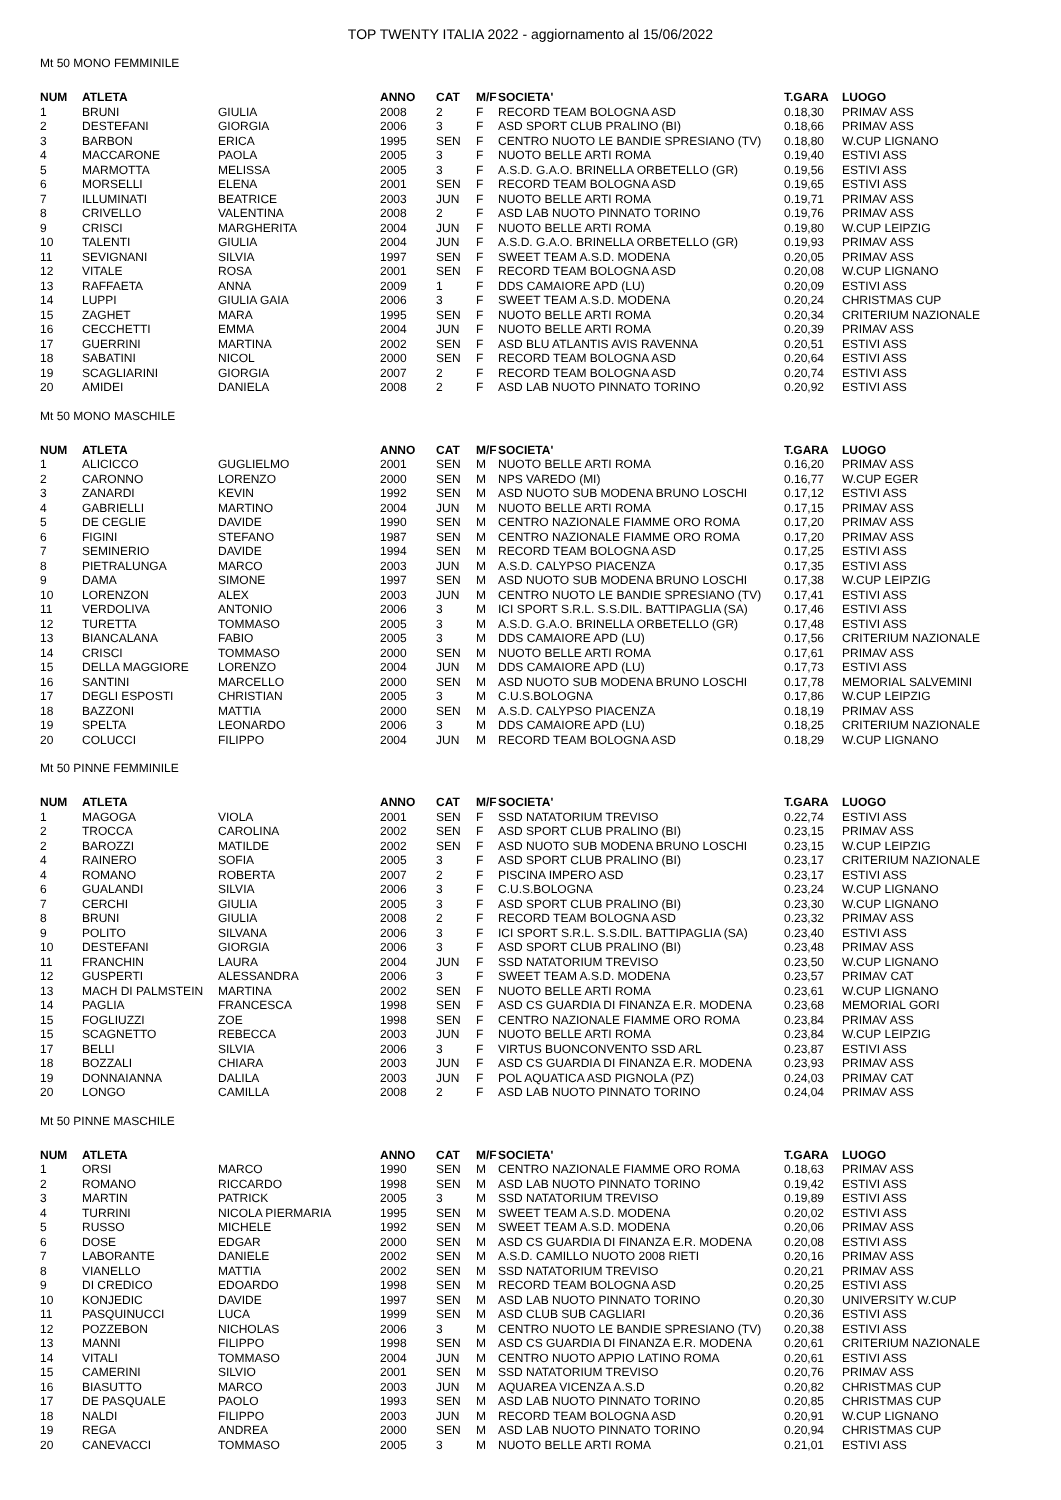TOP TWENTY ITALIA 2022 - aggiornamento al 15/06/2022
Mt 50 MONO FEMMINILE
| NUM | ATLETA | | ANNO | CAT | M/F | SOCIETA' | T.GARA | LUOGO |
| --- | --- | --- | --- | --- | --- | --- | --- | --- |
| 1 | BRUNI | GIULIA | 2008 | 2 | F | RECORD TEAM BOLOGNA ASD | 0.18,30 | PRIMAV ASS |
| 2 | DESTEFANI | GIORGIA | 2006 | 3 | F | ASD SPORT CLUB PRALINO (BI) | 0.18,66 | PRIMAV ASS |
| 3 | BARBON | ERICA | 1995 | SEN | F | CENTRO NUOTO LE BANDIE SPRESIANO (TV) | 0.18,80 | W.CUP LIGNANO |
| 4 | MACCARONE | PAOLA | 2005 | 3 | F | NUOTO BELLE ARTI ROMA | 0.19,40 | ESTIVI ASS |
| 5 | MARMOTTA | MELISSA | 2005 | 3 | F | A.S.D. G.A.O. BRINELLA ORBETELLO (GR) | 0.19,56 | ESTIVI ASS |
| 6 | MORSELLI | ELENA | 2001 | SEN | F | RECORD TEAM BOLOGNA ASD | 0.19,65 | ESTIVI ASS |
| 7 | ILLUMINATI | BEATRICE | 2003 | JUN | F | NUOTO BELLE ARTI ROMA | 0.19,71 | PRIMAV ASS |
| 8 | CRIVELLO | VALENTINA | 2008 | 2 | F | ASD LAB NUOTO PINNATO TORINO | 0.19,76 | PRIMAV ASS |
| 9 | CRISCI | MARGHERITA | 2004 | JUN | F | NUOTO BELLE ARTI ROMA | 0.19,80 | W.CUP LEIPZIG |
| 10 | TALENTI | GIULIA | 2004 | JUN | F | A.S.D. G.A.O. BRINELLA ORBETELLO (GR) | 0.19,93 | PRIMAV ASS |
| 11 | SEVIGNANI | SILVIA | 1997 | SEN | F | SWEET TEAM A.S.D. MODENA | 0.20,05 | PRIMAV ASS |
| 12 | VITALE | ROSA | 2001 | SEN | F | RECORD TEAM BOLOGNA ASD | 0.20,08 | W.CUP LIGNANO |
| 13 | RAFFAETA | ANNA | 2009 | 1 | F | DDS CAMAIORE APD (LU) | 0.20,09 | ESTIVI ASS |
| 14 | LUPPI | GIULIA GAIA | 2006 | 3 | F | SWEET TEAM A.S.D. MODENA | 0.20,24 | CHRISTMAS CUP |
| 15 | ZAGHET | MARA | 1995 | SEN | F | NUOTO BELLE ARTI ROMA | 0.20,34 | CRITERIUM NAZIONALE |
| 16 | CECCHETTI | EMMA | 2004 | JUN | F | NUOTO BELLE ARTI ROMA | 0.20,39 | PRIMAV ASS |
| 17 | GUERRINI | MARTINA | 2002 | SEN | F | ASD BLU ATLANTIS AVIS RAVENNA | 0.20,51 | ESTIVI ASS |
| 18 | SABATINI | NICOL | 2000 | SEN | F | RECORD TEAM BOLOGNA ASD | 0.20,64 | ESTIVI ASS |
| 19 | SCAGLIARINI | GIORGIA | 2007 | 2 | F | RECORD TEAM BOLOGNA ASD | 0.20,74 | ESTIVI ASS |
| 20 | AMIDEI | DANIELA | 2008 | 2 | F | ASD LAB NUOTO PINNATO TORINO | 0.20,92 | ESTIVI ASS |
Mt 50 MONO MASCHILE
| NUM | ATLETA | | ANNO | CAT | M/F | SOCIETA' | T.GARA | LUOGO |
| --- | --- | --- | --- | --- | --- | --- | --- | --- |
| 1 | ALICICCO | GUGLIELMO | 2001 | SEN | M | NUOTO BELLE ARTI ROMA | 0.16,20 | PRIMAV ASS |
| 2 | CARONNO | LORENZO | 2000 | SEN | M | NPS VAREDO (MI) | 0.16,77 | W.CUP EGER |
| 3 | ZANARDI | KEVIN | 1992 | SEN | M | ASD NUOTO SUB MODENA BRUNO LOSCHI | 0.17,12 | ESTIVI ASS |
| 4 | GABRIELLI | MARTINO | 2004 | JUN | M | NUOTO BELLE ARTI ROMA | 0.17,15 | PRIMAV ASS |
| 5 | DE CEGLIE | DAVIDE | 1990 | SEN | M | CENTRO NAZIONALE FIAMME ORO ROMA | 0.17,20 | PRIMAV ASS |
| 6 | FIGINI | STEFANO | 1987 | SEN | M | CENTRO NAZIONALE FIAMME ORO ROMA | 0.17,20 | PRIMAV ASS |
| 7 | SEMINERIO | DAVIDE | 1994 | SEN | M | RECORD TEAM BOLOGNA ASD | 0.17,25 | ESTIVI ASS |
| 8 | PIETRALUNGA | MARCO | 2003 | JUN | M | A.S.D. CALYPSO PIACENZA | 0.17,35 | ESTIVI ASS |
| 9 | DAMA | SIMONE | 1997 | SEN | M | ASD NUOTO SUB MODENA BRUNO LOSCHI | 0.17,38 | W.CUP LEIPZIG |
| 10 | LORENZON | ALEX | 2003 | JUN | M | CENTRO NUOTO LE BANDIE SPRESIANO (TV) | 0.17,41 | ESTIVI ASS |
| 11 | VERDOLIVA | ANTONIO | 2006 | 3 | M | ICI SPORT S.R.L. S.S.DIL. BATTIPAGLIA (SA) | 0.17,46 | ESTIVI ASS |
| 12 | TURETTA | TOMMASO | 2005 | 3 | M | A.S.D. G.A.O. BRINELLA ORBETELLO (GR) | 0.17,48 | ESTIVI ASS |
| 13 | BIANCALANA | FABIO | 2005 | 3 | M | DDS CAMAIORE APD (LU) | 0.17,56 | CRITERIUM NAZIONALE |
| 14 | CRISCI | TOMMASO | 2000 | SEN | M | NUOTO BELLE ARTI ROMA | 0.17,61 | PRIMAV ASS |
| 15 | DELLA MAGGIORE | LORENZO | 2004 | JUN | M | DDS CAMAIORE APD (LU) | 0.17,73 | ESTIVI ASS |
| 16 | SANTINI | MARCELLO | 2000 | SEN | M | ASD NUOTO SUB MODENA BRUNO LOSCHI | 0.17,78 | MEMORIAL SALVEMINI |
| 17 | DEGLI ESPOSTI | CHRISTIAN | 2005 | 3 | M | C.U.S.BOLOGNA | 0.17,86 | W.CUP LEIPZIG |
| 18 | BAZZONI | MATTIA | 2000 | SEN | M | A.S.D. CALYPSO PIACENZA | 0.18,19 | PRIMAV ASS |
| 19 | SPELTA | LEONARDO | 2006 | 3 | M | DDS CAMAIORE APD (LU) | 0.18,25 | CRITERIUM NAZIONALE |
| 20 | COLUCCI | FILIPPO | 2004 | JUN | M | RECORD TEAM BOLOGNA ASD | 0.18,29 | W.CUP LIGNANO |
Mt 50 PINNE FEMMINILE
| NUM | ATLETA | | ANNO | CAT | M/F | SOCIETA' | T.GARA | LUOGO |
| --- | --- | --- | --- | --- | --- | --- | --- | --- |
| 1 | MAGOGA | VIOLA | 2001 | SEN | F | SSD NATATORIUM TREVISO | 0.22,74 | ESTIVI ASS |
| 2 | TROCCA | CAROLINA | 2002 | SEN | F | ASD SPORT CLUB PRALINO (BI) | 0.23,15 | PRIMAV ASS |
| 2 | BAROZZI | MATILDE | 2002 | SEN | F | ASD NUOTO SUB MODENA BRUNO LOSCHI | 0.23,15 | W.CUP LEIPZIG |
| 4 | RAINERO | SOFIA | 2005 | 3 | F | ASD SPORT CLUB PRALINO (BI) | 0.23,17 | CRITERIUM NAZIONALE |
| 4 | ROMANO | ROBERTA | 2007 | 2 | F | PISCINA IMPERO ASD | 0.23,17 | ESTIVI ASS |
| 6 | GUALANDI | SILVIA | 2006 | 3 | F | C.U.S.BOLOGNA | 0.23,24 | W.CUP LIGNANO |
| 7 | CERCHI | GIULIA | 2005 | 3 | F | ASD SPORT CLUB PRALINO (BI) | 0.23,30 | W.CUP LIGNANO |
| 8 | BRUNI | GIULIA | 2008 | 2 | F | RECORD TEAM BOLOGNA ASD | 0.23,32 | PRIMAV ASS |
| 9 | POLITO | SILVANA | 2006 | 3 | F | ICI SPORT S.R.L. S.S.DIL. BATTIPAGLIA (SA) | 0.23,40 | ESTIVI ASS |
| 10 | DESTEFANI | GIORGIA | 2006 | 3 | F | ASD SPORT CLUB PRALINO (BI) | 0.23,48 | PRIMAV ASS |
| 11 | FRANCHIN | LAURA | 2004 | JUN | F | SSD NATATORIUM TREVISO | 0.23,50 | W.CUP LIGNANO |
| 12 | GUSPERTI | ALESSANDRA | 2006 | 3 | F | SWEET TEAM A.S.D. MODENA | 0.23,57 | PRIMAV CAT |
| 13 | MACH DI PALMSTEIN | MARTINA | 2002 | SEN | F | NUOTO BELLE ARTI ROMA | 0.23,61 | W.CUP LIGNANO |
| 14 | PAGLIA | FRANCESCA | 1998 | SEN | F | ASD CS GUARDIA DI FINANZA E.R. MODENA | 0.23,68 | MEMORIAL GORI |
| 15 | FOGLIUZZI | ZOE | 1998 | SEN | F | CENTRO NAZIONALE FIAMME ORO ROMA | 0.23,84 | PRIMAV ASS |
| 15 | SCAGNETTO | REBECCA | 2003 | JUN | F | NUOTO BELLE ARTI ROMA | 0.23,84 | W.CUP LEIPZIG |
| 17 | BELLI | SILVIA | 2006 | 3 | F | VIRTUS BUONCONVENTO SSD ARL | 0.23,87 | ESTIVI ASS |
| 18 | BOZZALI | CHIARA | 2003 | JUN | F | ASD CS GUARDIA DI FINANZA E.R. MODENA | 0.23,93 | PRIMAV ASS |
| 19 | DONNAIANNA | DALILA | 2003 | JUN | F | POL AQUATICA ASD PIGNOLA (PZ) | 0.24,03 | PRIMAV CAT |
| 20 | LONGO | CAMILLA | 2008 | 2 | F | ASD LAB NUOTO PINNATO TORINO | 0.24,04 | PRIMAV ASS |
Mt 50 PINNE MASCHILE
| NUM | ATLETA | | ANNO | CAT | M/F | SOCIETA' | T.GARA | LUOGO |
| --- | --- | --- | --- | --- | --- | --- | --- | --- |
| 1 | ORSI | MARCO | 1990 | SEN | M | CENTRO NAZIONALE FIAMME ORO ROMA | 0.18,63 | PRIMAV ASS |
| 2 | ROMANO | RICCARDO | 1998 | SEN | M | ASD LAB NUOTO PINNATO TORINO | 0.19,42 | ESTIVI ASS |
| 3 | MARTIN | PATRICK | 2005 | 3 | M | SSD NATATORIUM TREVISO | 0.19,89 | ESTIVI ASS |
| 4 | TURRINI | NICOLA PIERMARIA | 1995 | SEN | M | SWEET TEAM A.S.D. MODENA | 0.20,02 | ESTIVI ASS |
| 5 | RUSSO | MICHELE | 1992 | SEN | M | SWEET TEAM A.S.D. MODENA | 0.20,06 | PRIMAV ASS |
| 6 | DOSE | EDGAR | 2000 | SEN | M | ASD CS GUARDIA DI FINANZA E.R. MODENA | 0.20,08 | ESTIVI ASS |
| 7 | LABORANTE | DANIELE | 2002 | SEN | M | A.S.D. CAMILLO NUOTO 2008 RIETI | 0.20,16 | PRIMAV ASS |
| 8 | VIANELLO | MATTIA | 2002 | SEN | M | SSD NATATORIUM TREVISO | 0.20,21 | PRIMAV ASS |
| 9 | DI CREDICO | EDOARDO | 1998 | SEN | M | RECORD TEAM BOLOGNA ASD | 0.20,25 | ESTIVI ASS |
| 10 | KONJEDIC | DAVIDE | 1997 | SEN | M | ASD LAB NUOTO PINNATO TORINO | 0.20,30 | UNIVERSITY W.CUP |
| 11 | PASQUINUCCI | LUCA | 1999 | SEN | M | ASD CLUB SUB CAGLIARI | 0.20,36 | ESTIVI ASS |
| 12 | POZZEBON | NICHOLAS | 2006 | 3 | M | CENTRO NUOTO LE BANDIE SPRESIANO (TV) | 0.20,38 | ESTIVI ASS |
| 13 | MANNI | FILIPPO | 1998 | SEN | M | ASD CS GUARDIA DI FINANZA E.R. MODENA | 0.20,61 | CRITERIUM NAZIONALE |
| 14 | VITALI | TOMMASO | 2004 | JUN | M | CENTRO NUOTO APPIO LATINO ROMA | 0.20,61 | ESTIVI ASS |
| 15 | CAMERINI | SILVIO | 2001 | SEN | M | SSD NATATORIUM TREVISO | 0.20,76 | PRIMAV ASS |
| 16 | BIASUTTO | MARCO | 2003 | JUN | M | AQUAREA VICENZA A.S.D | 0.20,82 | CHRISTMAS CUP |
| 17 | DE PASQUALE | PAOLO | 1993 | SEN | M | ASD LAB NUOTO PINNATO TORINO | 0.20,85 | CHRISTMAS CUP |
| 18 | NALDI | FILIPPO | 2003 | JUN | M | RECORD TEAM BOLOGNA ASD | 0.20,91 | W.CUP LIGNANO |
| 19 | REGA | ANDREA | 2000 | SEN | M | ASD LAB NUOTO PINNATO TORINO | 0.20,94 | CHRISTMAS CUP |
| 20 | CANEVACCI | TOMMASO | 2005 | 3 | M | NUOTO BELLE ARTI ROMA | 0.21,01 | ESTIVI ASS |